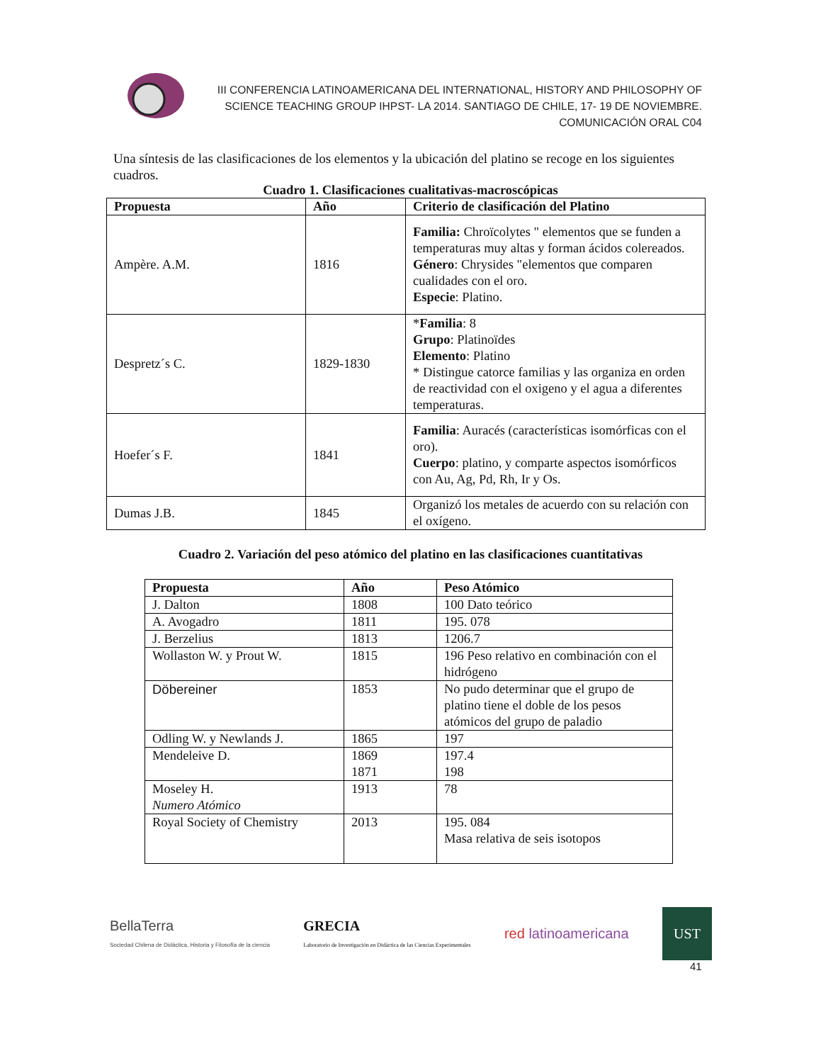III CONFERENCIA LATINOAMERICANA DEL INTERNATIONAL, HISTORY AND PHILOSOPHY OF SCIENCE TEACHING GROUP IHPST- LA 2014. SANTIAGO DE CHILE, 17- 19 DE NOVIEMBRE.
COMUNICACIÓN ORAL C04
Una síntesis de las clasificaciones de los elementos y la ubicación del platino se recoge en los siguientes cuadros.
Cuadro 1. Clasificaciones cualitativas-macroscópicas
| Propuesta | Año | Criterio de clasificación del Platino |
| --- | --- | --- |
| Ampère. A.M. | 1816 | Familia: Chroïcolytes " elementos que se funden a temperaturas muy altas y forman ácidos colereados. Género : Chrysides "elementos que comparen cualidades con el oro. Especie : Platino. |
| Despretz´s C. | 1829-1830 | * Familia : 8 Grupo : Platinoïdes Elemento : Platino * Distingue catorce familias y las organiza en orden de reactividad con el oxigeno y el agua a diferentes temperaturas. |
| Hoefer´s F. | 1841 | Familia : Auracés (características isomórficas con el oro). Cuerpo : platino, y comparte aspectos isomórficos con Au, Ag, Pd, Rh, Ir y Os. |
| Dumas J.B. | 1845 | Organizó los metales de acuerdo con su relación con el oxígeno. |
Cuadro 2. Variación del peso atómico del platino en las clasificaciones cuantitativas
| Propuesta | Año | Peso Atómico |
| --- | --- | --- |
| J. Dalton | 1808 | 100 Dato teórico |
| A. Avogadro | 1811 | 195. 078 |
| J. Berzelius | 1813 | 1206.7 |
| Wollaston W. y Prout W. | 1815 | 196 Peso relativo en combinación con el hidrógeno |
| Döbereiner | 1853 | No pudo determinar que el grupo de platino tiene el doble de los pesos atómicos del grupo de paladio |
| Odling W. y Newlands J. | 1865 | 197 |
| Mendeleive D. | 1869 1871 | 197.4 198 |
| Moseley H. Numero Atómico | 1913 | 78 |
| Royal Society of Chemistry | 2013 | 195. 084 Masa relativa de seis isotopos |
BellaTerra
Sociedad Chilena de Didáctica, Historia y Filosofía de la ciencia
GRECIA
Laboratorio de Investigación en Didáctica de las Ciencias Experimentales
red latinoamericana
UST
41